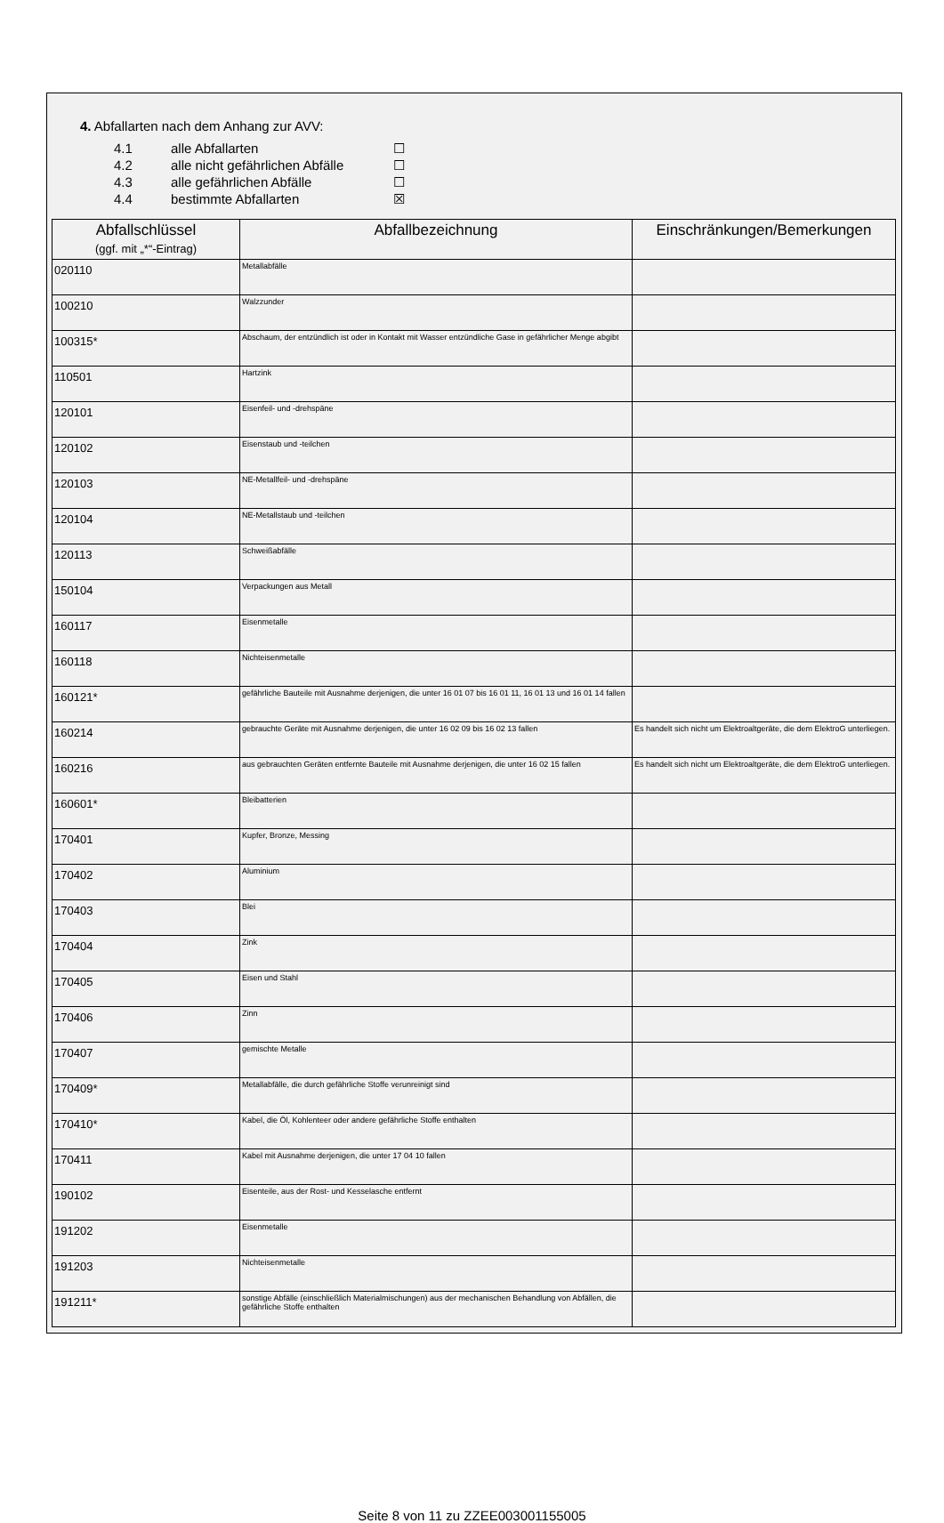4. Abfallarten nach dem Anhang zur AVV:
4.1 alle Abfallarten ☐
4.2 alle nicht gefährlichen Abfälle ☐
4.3 alle gefährlichen Abfälle ☐
4.4 bestimmte Abfallarten ☒
| Abfallschlüssel (ggf. mit „*“-Eintrag) | Abfallbezeichnung | Einschränkungen/Bemerkungen |
| --- | --- | --- |
| 020110 | Metallabfälle | |
| 100210 | Walzzunder | |
| 100315* | Abschaum, der entzündlich ist oder in Kontakt mit Wasser entzündliche Gase in gefährlicher Menge abgibt | |
| 110501 | Hartzink | |
| 120101 | Eisenfeil- und -drehspäne | |
| 120102 | Eisenstaub und -teilchen | |
| 120103 | NE-Metallfeil- und -drehspäne | |
| 120104 | NE-Metallstaub und -teilchen | |
| 120113 | Schweißabfälle | |
| 150104 | Verpackungen aus Metall | |
| 160117 | Eisenmetalle | |
| 160118 | Nichteisenmetalle | |
| 160121* | gefährliche Bauteile mit Ausnahme derjenigen, die unter 16 01 07 bis 16 01 11, 16 01 13 und 16 01 14 fallen | |
| 160214 | gebrauchte Geräte mit Ausnahme derjenigen, die unter 16 02 09 bis 16 02 13 fallen | Es handelt sich nicht um Elektroaltgeräte, die dem ElektroG unterliegen. |
| 160216 | aus gebrauchten Geräten entfernte Bauteile mit Ausnahme derjenigen, die unter 16 02 15 fallen | Es handelt sich nicht um Elektroaltgeräte, die dem ElektroG unterliegen. |
| 160601* | Bleibatterien | |
| 170401 | Kupfer, Bronze, Messing | |
| 170402 | Aluminium | |
| 170403 | Blei | |
| 170404 | Zink | |
| 170405 | Eisen und Stahl | |
| 170406 | Zinn | |
| 170407 | gemischte Metalle | |
| 170409* | Metallabfälle, die durch gefährliche Stoffe verunreinigt sind | |
| 170410* | Kabel, die Öl, Kohlenteer oder andere gefährliche Stoffe enthalten | |
| 170411 | Kabel mit Ausnahme derjenigen, die unter 17 04 10 fallen | |
| 190102 | Eisenteile, aus der Rost- und Kesselasche entfernt | |
| 191202 | Eisenmetalle | |
| 191203 | Nichteisenmetalle | |
| 191211* | sonstige Abfälle (einschließlich Materialmischungen) aus der mechanischen Behandlung von Abfällen, die gefährliche Stoffe enthalten | |
Seite 8 von 11 zu ZZEE003001155005